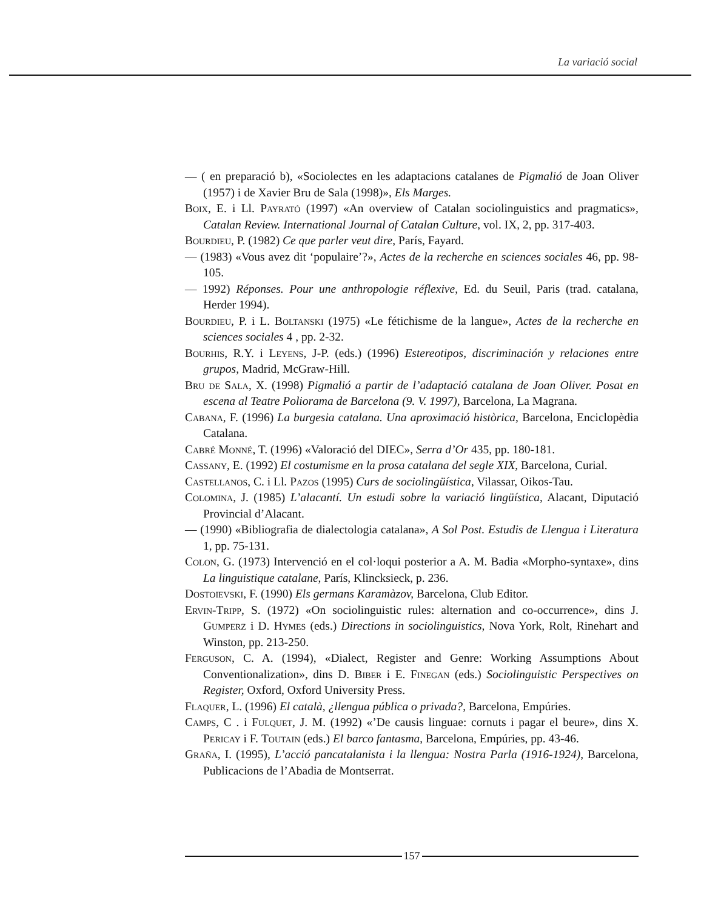La variació social
— ( en preparació b), «Sociolectes en les adaptacions catalanes de Pigmalió de Joan Oliver (1957) i de Xavier Bru de Sala (1998)», Els Marges.
Boix, E. i Ll. Payrató (1997) «An overview of Catalan sociolinguistics and pragmatics», Catalan Review. International Journal of Catalan Culture, vol. IX, 2, pp. 317-403.
Bourdieu, P. (1982) Ce que parler veut dire, París, Fayard.
— (1983) «Vous avez dit ‘populaire’?», Actes de la recherche en sciences sociales 46, pp. 98-105.
— 1992) Réponses. Pour une anthropologie réflexive, Ed. du Seuil, Paris (trad. catalana, Herder 1994).
Bourdieu, P. i L. Boltanski (1975) «Le fétichisme de la langue», Actes de la recherche en sciences sociales 4 , pp. 2-32.
Bourhis, R.Y. i Leyens, J-P. (eds.) (1996) Estereotipos, discriminación y relaciones entre grupos, Madrid, McGraw-Hill.
Bru de Sala, X. (1998) Pigmalió a partir de l’adaptació catalana de Joan Oliver. Posat en escena al Teatre Poliorama de Barcelona (9. V. 1997), Barcelona, La Magrana.
Cabana, F. (1996) La burgesia catalana. Una aproximació històrica, Barcelona, Enciclopèdia Catalana.
Cabré Monné, T. (1996) «Valoració del DIEC», Serra d’Or 435, pp. 180-181.
Cassany, E. (1992) El costumisme en la prosa catalana del segle XIX, Barcelona, Curial.
Castellanos, C. i Ll. Pazos (1995) Curs de sociolingüística, Vilassar, Oikos-Tau.
Colomina, J. (1985) L’alacantí. Un estudi sobre la variació lingüística, Alacant, Diputació Provincial d’Alacant.
— (1990) «Bibliografia de dialectologia catalana», A Sol Post. Estudis de Llengua i Literatura 1, pp. 75-131.
Colon, G. (1973) Intervenció en el col·loqui posterior a A. M. Badia «Morpho-syntaxe», dins La linguistique catalane, París, Klincksieck, p. 236.
Dostoievski, F. (1990) Els germans Karamàzov, Barcelona, Club Editor.
Ervin-Tripp, S. (1972) «On sociolinguistic rules: alternation and co-occurrence», dins J. Gumperz i D. Hymes (eds.) Directions in sociolinguistics, Nova York, Rolt, Rinehart and Winston, pp. 213-250.
Ferguson, C. A. (1994), «Dialect, Register and Genre: Working Assumptions About Conventionalization», dins D. Biber i E. Finegan (eds.) Sociolinguistic Perspectives on Register, Oxford, Oxford University Press.
Flaquer, L. (1996) El català, ¿llengua pública o privada?, Barcelona, Empúries.
Camps, C . i Fulquet, J. M. (1992) «’De causis linguae: cornuts i pagar el beure», dins X. Pericay i F. Toutain (eds.) El barco fantasma, Barcelona, Empúries, pp. 43-46.
Graña, I. (1995), L’acció pancatalanista i la llengua: Nostra Parla (1916-1924), Barcelona, Publicacions de l’Abadia de Montserrat.
157